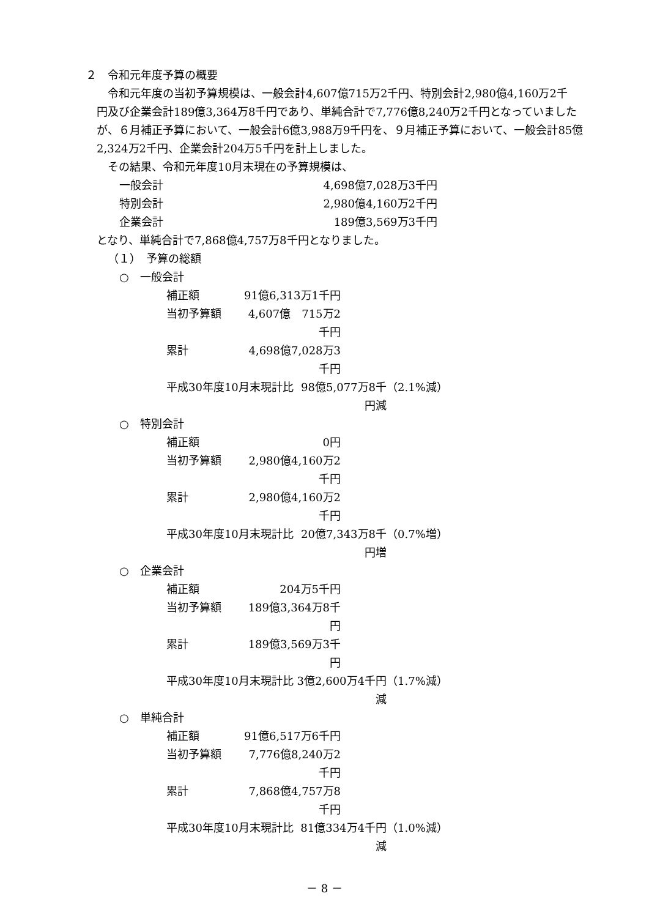２　令和元年度予算の概要
令和元年度の当初予算規模は、一般会計4,607億715万2千円、特別会計2,980億4,160万2千
円及び企業会計189億3,364万8千円であり、単純合計で7,776億8,240万2千円となっていましたが、６月補正予算において、一般会計6億3,988万9千円を、９月補正予算において、一般会計85億2,324万2千円、企業会計204万5千円を計上しました。
その結果、令和元年度10月末現在の予算規模は、
一般会計 4,698億7,028万3千円
特別会計 2,980億4,160万2千円
企業会計 189億3,569万3千円
となり、単純合計で7,868億4,757万8千円となりました。
（１）　予算の総額
○　一般会計
補正額 91億6,313万1千円
当初予算額 4,607億　715万2千円
累計 4,698億7,028万3千円
平成30年度10月末現計比 98億5,077万8千円減 （2.1%減）
○　特別会計
補正額 0円
当初予算額 2,980億4,160万2千円
累計 2,980億4,160万2千円
平成30年度10月末現計比 20億7,343万8千円増 （0.7%増）
○　企業会計
補正額 204万5千円
当初予算額 189億3,364万8千円
累計 189億3,569万3千円
平成30年度10月末現計比 3億2,600万4千円減 （1.7%減）
○　単純合計
補正額 91億6,517万6千円
当初予算額 7,776億8,240万2千円
累計 7,868億4,757万8千円
平成30年度10月末現計比 81億334万4千円減 （1.0%減）
－ 8 －